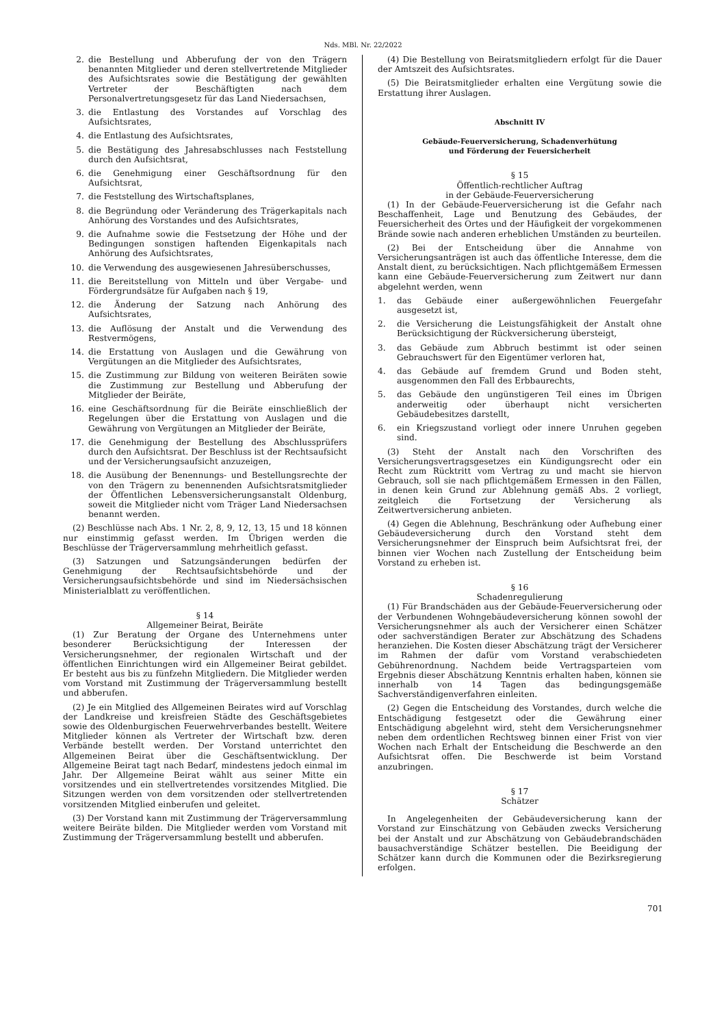Nds. MBl. Nr. 22/2022
2. die Bestellung und Abberufung der von den Trägern benannten Mitglieder und deren stellvertretende Mitglieder des Aufsichtsrates sowie die Bestätigung der gewählten Vertreter der Beschäftigten nach dem Personalvertretungsgesetz für das Land Niedersachsen,
3. die Entlastung des Vorstandes auf Vorschlag des Aufsichtsrates,
4. die Entlastung des Aufsichtsrates,
5. die Bestätigung des Jahresabschlusses nach Feststellung durch den Aufsichtsrat,
6. die Genehmigung einer Geschäftsordnung für den Aufsichtsrat,
7. die Feststellung des Wirtschaftsplanes,
8. die Begründung oder Veränderung des Trägerkapitals nach Anhörung des Vorstandes und des Aufsichtsrates,
9. die Aufnahme sowie die Festsetzung der Höhe und der Bedingungen sonstigen haftenden Eigenkapitals nach Anhörung des Aufsichtsrates,
10. die Verwendung des ausgewiesenen Jahresüberschusses,
11. die Bereitstellung von Mitteln und über Vergabe- und Fördergrundsätze für Aufgaben nach § 19,
12. die Änderung der Satzung nach Anhörung des Aufsichtsrates,
13. die Auflösung der Anstalt und die Verwendung des Restvermögens,
14. die Erstattung von Auslagen und die Gewährung von Vergütungen an die Mitglieder des Aufsichtsrates,
15. die Zustimmung zur Bildung von weiteren Beiräten sowie die Zustimmung zur Bestellung und Abberufung der Mitglieder der Beiräte,
16. eine Geschäftsordnung für die Beiräte einschließlich der Regelungen über die Erstattung von Auslagen und die Gewährung von Vergütungen an Mitglieder der Beiräte,
17. die Genehmigung der Bestellung des Abschlussprüfers durch den Aufsichtsrat. Der Beschluss ist der Rechtsaufsicht und der Versicherungsaufsicht anzuzeigen,
18. die Ausübung der Benennungs- und Bestellungsrechte der von den Trägern zu benennenden Aufsichtsratsmitglieder der Öffentlichen Lebensversicherungsanstalt Oldenburg, soweit die Mitglieder nicht vom Träger Land Niedersachsen benannt werden.
(2) Beschlüsse nach Abs. 1 Nr. 2, 8, 9, 12, 13, 15 und 18 können nur einstimmig gefasst werden. Im Übrigen werden die Beschlüsse der Trägerversammlung mehrheitlich gefasst.
(3) Satzungen und Satzungsänderungen bedürfen der Genehmigung der Rechtsaufsichtsbehörde und der Versicherungsaufsichtsbehörde und sind im Niedersächsischen Ministerialblatt zu veröffentlichen.
§ 14
Allgemeiner Beirat, Beiräte
(1) Zur Beratung der Organe des Unternehmens unter besonderer Berücksichtigung der Interessen der Versicherungsnehmer, der regionalen Wirtschaft und der öffentlichen Einrichtungen wird ein Allgemeiner Beirat gebildet. Er besteht aus bis zu fünfzehn Mitgliedern. Die Mitglieder werden vom Vorstand mit Zustimmung der Trägerversammlung bestellt und abberufen.
(2) Je ein Mitglied des Allgemeinen Beirates wird auf Vorschlag der Landkreise und kreisfreien Städte des Geschäftsgebietes sowie des Oldenburgischen Feuerwehrverbandes bestellt. Weitere Mitglieder können als Vertreter der Wirtschaft bzw. deren Verbände bestellt werden. Der Vorstand unterrichtet den Allgemeinen Beirat über die Geschäftsentwicklung. Der Allgemeine Beirat tagt nach Bedarf, mindestens jedoch einmal im Jahr. Der Allgemeine Beirat wählt aus seiner Mitte ein vorsitzendes und ein stellvertretendes vorsitzendes Mitglied. Die Sitzungen werden von dem vorsitzenden oder stellvertretenden vorsitzenden Mitglied einberufen und geleitet.
(3) Der Vorstand kann mit Zustimmung der Trägerversammlung weitere Beiräte bilden. Die Mitglieder werden vom Vorstand mit Zustimmung der Trägerversammlung bestellt und abberufen.
(4) Die Bestellung von Beiratsmitgliedern erfolgt für die Dauer der Amtszeit des Aufsichtsrates.
(5) Die Beiratsmitglieder erhalten eine Vergütung sowie die Erstattung ihrer Auslagen.
Abschnitt IV
Gebäude-Feuerversicherung, Schadenverhütung
und Förderung der Feuersicherheit
§ 15
Öffentlich-rechtlicher Auftrag
in der Gebäude-Feuerversicherung
(1) In der Gebäude-Feuerversicherung ist die Gefahr nach Beschaffenheit, Lage und Benutzung des Gebäudes, der Feuersicherheit des Ortes und der Häufigkeit der vorgekommenen Brände sowie nach anderen erheblichen Umständen zu beurteilen.
(2) Bei der Entscheidung über die Annahme von Versicherungsanträgen ist auch das öffentliche Interesse, dem die Anstalt dient, zu berücksichtigen. Nach pflichtgemäßem Ermessen kann eine Gebäude-Feuerversicherung zum Zeitwert nur dann abgelehnt werden, wenn
1. das Gebäude einer außergewöhnlichen Feuergefahr ausgesetzt ist,
2. die Versicherung die Leistungsfähigkeit der Anstalt ohne Berücksichtigung der Rückversicherung übersteigt,
3. das Gebäude zum Abbruch bestimmt ist oder seinen Gebrauchswert für den Eigentümer verloren hat,
4. das Gebäude auf fremdem Grund und Boden steht, ausgenommen den Fall des Erbbaurechts,
5. das Gebäude den ungünstigeren Teil eines im Übrigen anderweitig oder überhaupt nicht versicherten Gebäudebesitzes darstellt,
6. ein Kriegszustand vorliegt oder innere Unruhen gegeben sind.
(3) Steht der Anstalt nach den Vorschriften des Versicherungsvertragsgesetzes ein Kündigungsrecht oder ein Recht zum Rücktritt vom Vertrag zu und macht sie hiervon Gebrauch, soll sie nach pflichtgemäßem Ermessen in den Fällen, in denen kein Grund zur Ablehnung gemäß Abs. 2 vorliegt, zeitgleich die Fortsetzung der Versicherung als Zeitwertversicherung anbieten.
(4) Gegen die Ablehnung, Beschränkung oder Aufhebung einer Gebäudeversicherung durch den Vorstand steht dem Versicherungsnehmer der Einspruch beim Aufsichtsrat frei, der binnen vier Wochen nach Zustellung der Entscheidung beim Vorstand zu erheben ist.
§ 16
Schadenregulierung
(1) Für Brandschäden aus der Gebäude-Feuerversicherung oder der Verbundenen Wohngebäudeversicherung können sowohl der Versicherungsnehmer als auch der Versicherer einen Schätzer oder sachverständigen Berater zur Abschätzung des Schadens heranziehen. Die Kosten dieser Abschätzung trägt der Versicherer im Rahmen der dafür vom Vorstand verabschiedeten Gebührenordnung. Nachdem beide Vertragsparteien vom Ergebnis dieser Abschätzung Kenntnis erhalten haben, können sie innerhalb von 14 Tagen das bedingungsgemäße Sachverständigenverfahren einleiten.
(2) Gegen die Entscheidung des Vorstandes, durch welche die Entschädigung festgesetzt oder die Gewährung einer Entschädigung abgelehnt wird, steht dem Versicherungsnehmer neben dem ordentlichen Rechtsweg binnen einer Frist von vier Wochen nach Erhalt der Entscheidung die Beschwerde an den Aufsichtsrat offen. Die Beschwerde ist beim Vorstand anzubringen.
§ 17
Schätzer
In Angelegenheiten der Gebäudeversicherung kann der Vorstand zur Einschätzung von Gebäuden zwecks Versicherung bei der Anstalt und zur Abschätzung von Gebäudebrandschäden bausachverständige Schätzer bestellen. Die Beeidigung der Schätzer kann durch die Kommunen oder die Bezirksregierung erfolgen.
701